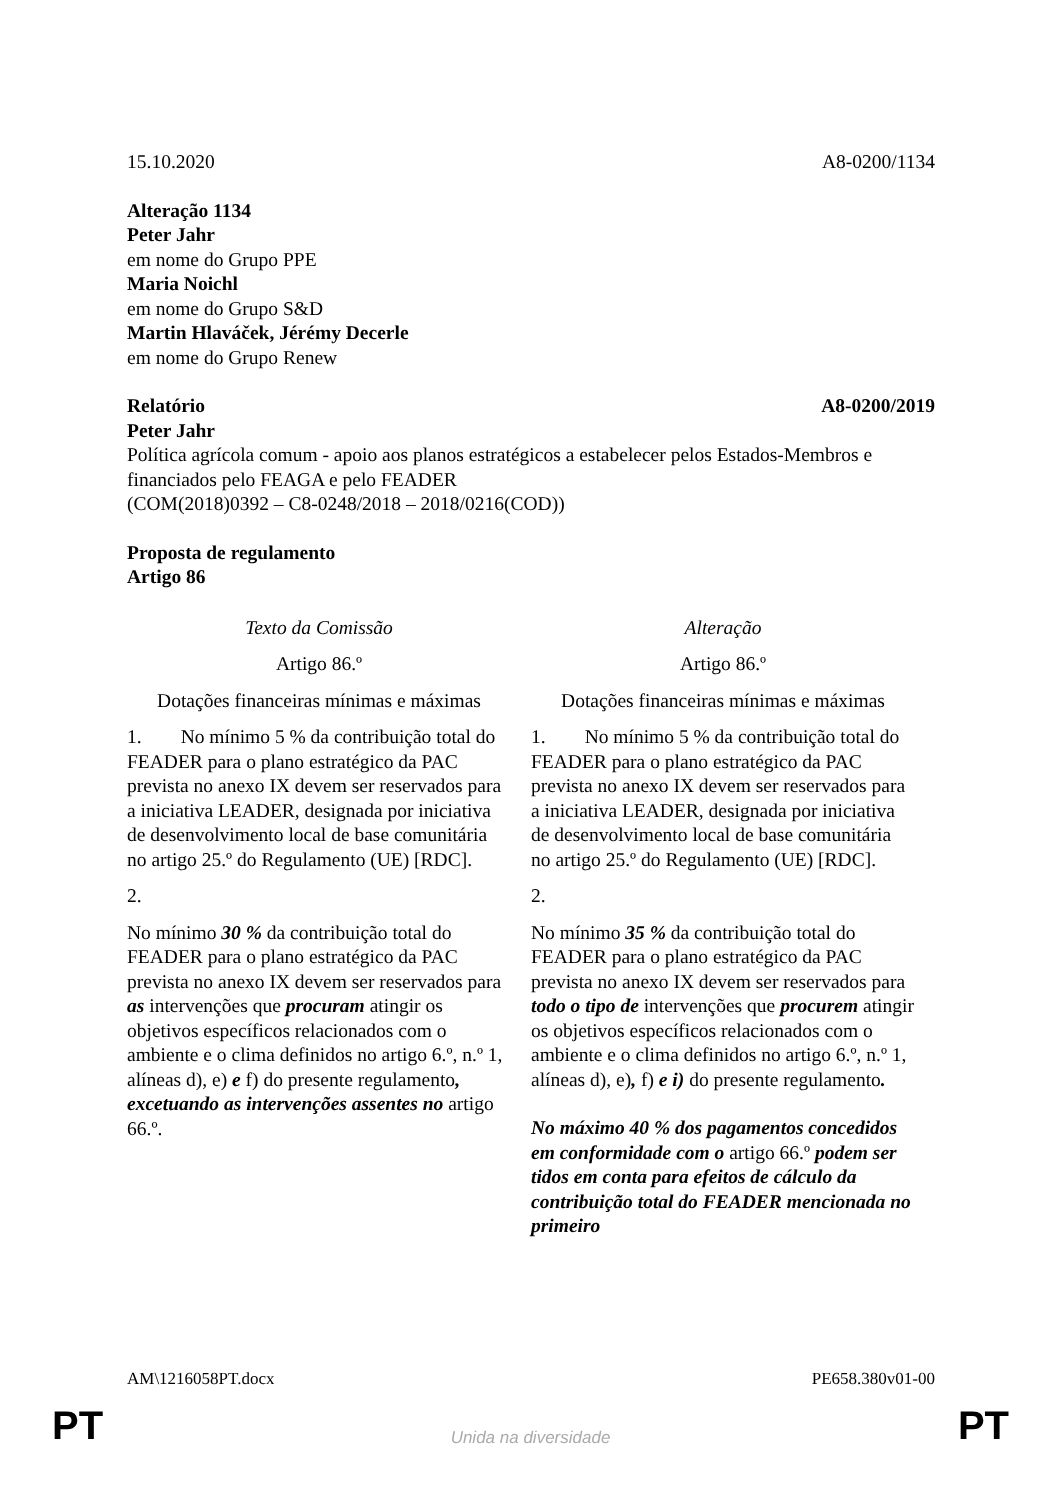15.10.2020 A8-0200/1134
Alteração 1134
Peter Jahr
em nome do Grupo PPE
Maria Noichl
em nome do Grupo S&D
Martin Hlaváček, Jérémy Decerle
em nome do Grupo Renew
Relatório A8-0200/2019
Peter Jahr
Política agrícola comum - apoio aos planos estratégicos a estabelecer pelos Estados-Membros e financiados pelo FEAGA e pelo FEADER
(COM(2018)0392 – C8-0248/2018 – 2018/0216(COD))
Proposta de regulamento
Artigo 86
| Texto da Comissão | Alteração |
| Artigo 86.º | Artigo 86.º |
| Dotações financeiras mínimas e máximas | Dotações financeiras mínimas e máximas |
| 1. No mínimo 5 % da contribuição total do FEADER para o plano estratégico da PAC prevista no anexo IX devem ser reservados para a iniciativa LEADER, designada por iniciativa de desenvolvimento local de base comunitária no artigo 25.º do Regulamento (UE) [RDC]. | 1. No mínimo 5 % da contribuição total do FEADER para o plano estratégico da PAC prevista no anexo IX devem ser reservados para a iniciativa LEADER, designada por iniciativa de desenvolvimento local de base comunitária no artigo 25.º do Regulamento (UE) [RDC]. |
| 2. | 2. |
| No mínimo 30 % da contribuição total do FEADER para o plano estratégico da PAC prevista no anexo IX devem ser reservados para as intervenções que procuram atingir os objetivos específicos relacionados com o ambiente e o clima definidos no artigo 6.º, n.º 1, alíneas d), e) e f) do presente regulamento , excetuando as intervenções assentes no artigo 66.º. | No mínimo 35 % da contribuição total do FEADER para o plano estratégico da PAC prevista no anexo IX devem ser reservados para todo o tipo de intervenções que procurem atingir os objetivos específicos relacionados com o ambiente e o clima definidos no artigo 6.º, n.º 1, alíneas d), e) , f) e i) do presente regulamento . No máximo 40 % dos pagamentos concedidos em conformidade com o artigo 66.º podem ser tidos em conta para efeitos de cálculo da contribuição total do FEADER mencionada no primeiro |
AM\1216058PT.docx PE658.380v01-00
PT
Unida na diversidade PT